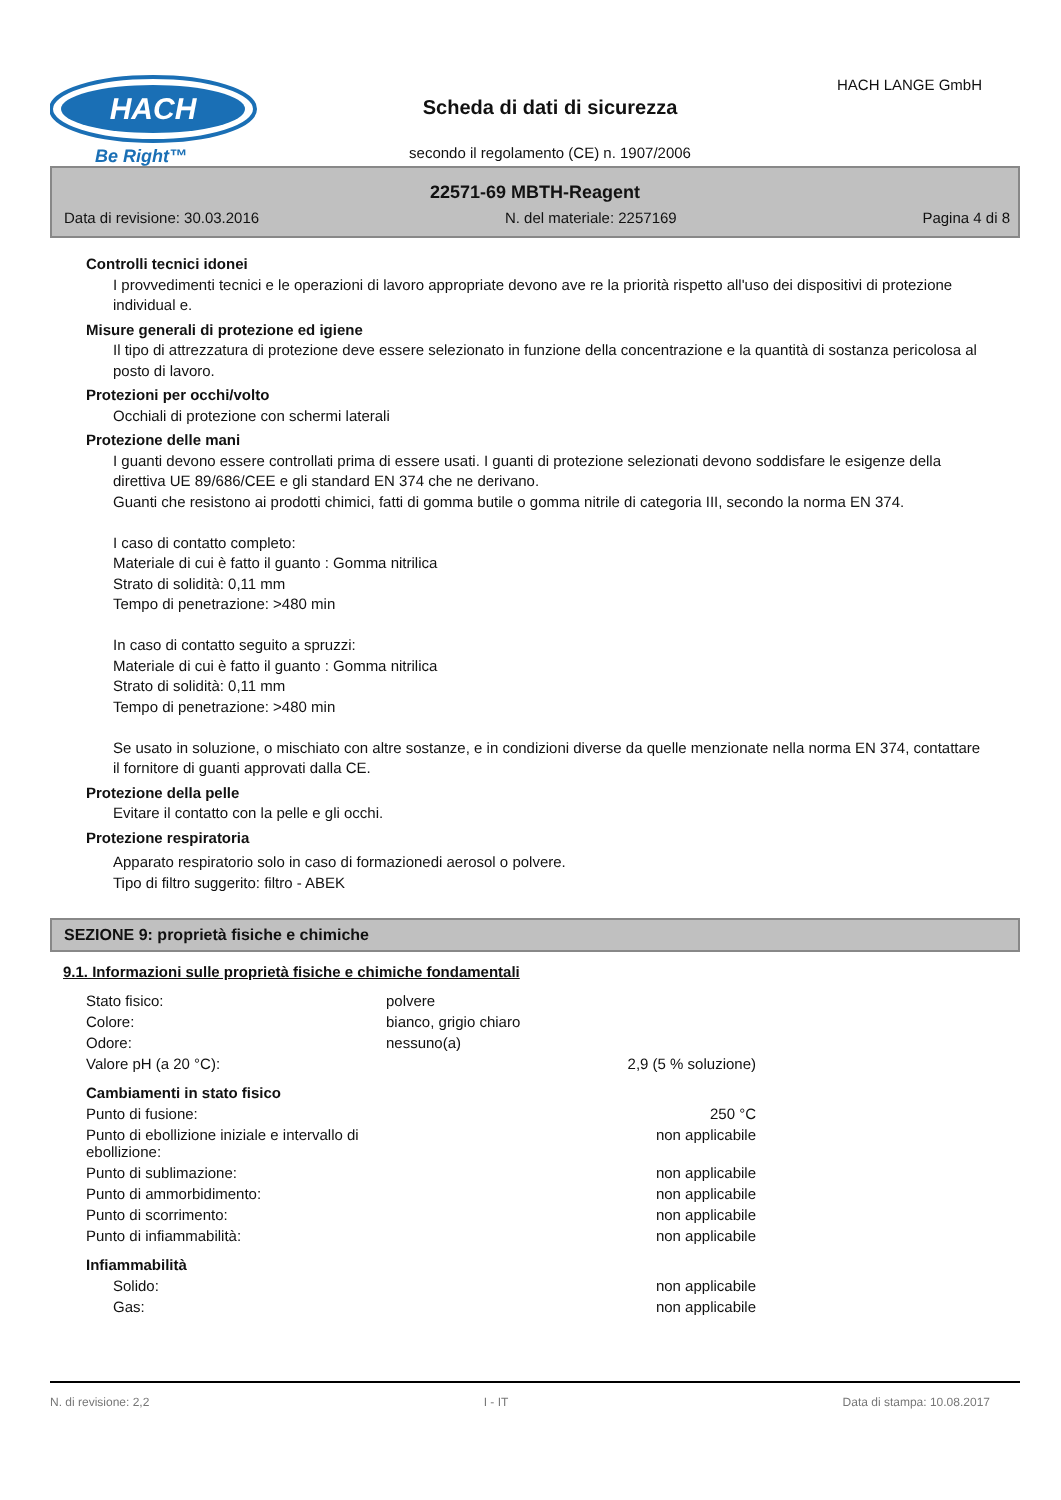HACH
Be Right™
HACH LANGE GmbH
Scheda di dati di sicurezza
secondo il regolamento (CE) n. 1907/2006
22571-69 MBTH-Reagent
Data di revisione: 30.03.2016 N. del materiale: 2257169 Pagina 4 di 8
Controlli tecnici idonei
I provvedimenti tecnici e le operazioni di lavoro appropriate devono ave re la priorità rispetto all'uso dei dispositivi di protezione individual e.
Misure generali di protezione ed igiene
Il tipo di attrezzatura di protezione deve essere selezionato in funzione della concentrazione e la quantità di sostanza pericolosa al posto di lavoro.
Protezioni per occhi/volto
Occhiali di protezione con schermi laterali
Protezione delle mani
I guanti devono essere controllati prima di essere usati. I guanti di protezione selezionati devono soddisfare le esigenze della direttiva UE 89/686/CEE e gli standard EN 374 che ne derivano.
Guanti che resistono ai prodotti chimici, fatti di gomma butile o gomma nitrile di categoria III, secondo la norma EN 374.
I caso di contatto completo:
Materiale di cui è fatto il guanto : Gomma nitrilica
Strato di solidità: 0,11 mm
Tempo di penetrazione: >480 min
In caso di contatto seguito a spruzzi:
Materiale di cui è fatto il guanto : Gomma nitrilica
Strato di solidità: 0,11 mm
Tempo di penetrazione: >480 min
Se usato in soluzione, o mischiato con altre sostanze, e in condizioni diverse da quelle menzionate nella norma EN 374, contattare il fornitore di guanti approvati dalla CE.
Protezione della pelle
Evitare il contatto con la pelle e gli occhi.
Protezione respiratoria
Apparato respiratorio solo in caso di formazionedi aerosol o polvere.
Tipo di filtro suggerito: filtro - ABEK
SEZIONE 9: proprietà fisiche e chimiche
9.1. Informazioni sulle proprietà fisiche e chimiche fondamentali
| Stato fisico: | polvere | |
| Colore: | bianco, grigio chiaro | |
| Odore: | nessuno(a) | |
| Valore pH (a 20 °C): | | 2,9 (5 % soluzione) |
| Cambiamenti in stato fisico | | |
| Punto di fusione: | | 250 °C |
| Punto di ebollizione iniziale e intervallo di ebollizione: | | non applicabile |
| Punto di sublimazione: | | non applicabile |
| Punto di ammorbidimento: | | non applicabile |
| Punto di scorrimento: | | non applicabile |
| Punto di infiammabilità: | | non applicabile |
| Infiammabilità | | |
| Solido: | | non applicabile |
| Gas: | | non applicabile |
N. di revisione: 2,2 I - IT Data di stampa: 10.08.2017